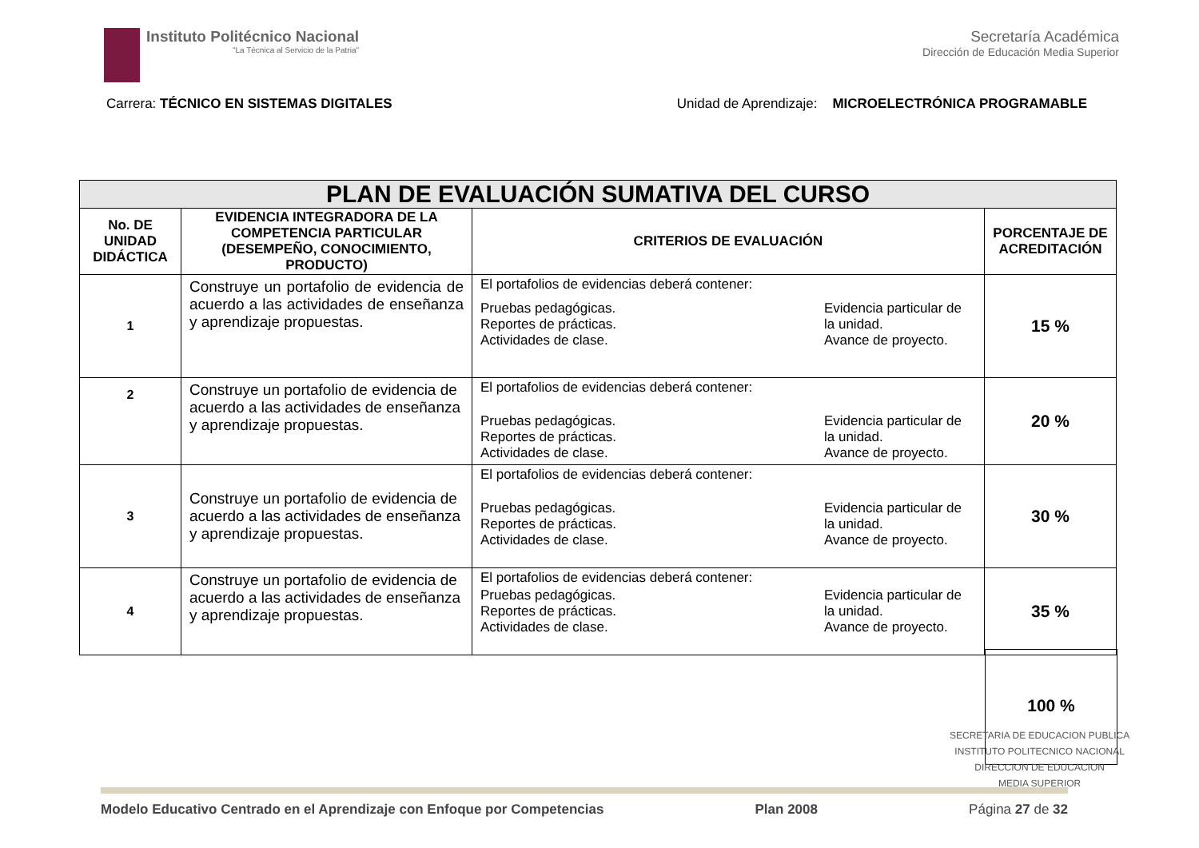Instituto Politécnico Nacional
"La Técnica al Servicio de la Patria"
Secretaría Académica
Dirección de Educación Media Superior
Carrera: TÉCNICO EN SISTEMAS DIGITALES
Unidad de Aprendizaje: MICROELECTRÓNICA PROGRAMABLE
| PLAN DE EVALUACIÓN SUMATIVA DEL CURSO | | | |
| --- | --- | --- | --- |
| No. DE UNIDAD DIDÁCTICA | EVIDENCIA INTEGRADORA DE LA COMPETENCIA PARTICULAR (DESEMPEÑO, CONOCIMIENTO, PRODUCTO) | CRITERIOS DE EVALUACIÓN | PORCENTAJE DE ACREDITACIÓN |
| 1 | Construye un portafolio de evidencia de acuerdo a las actividades de enseñanza y aprendizaje propuestas. | El portafolios de evidencias deberá contener: Pruebas pedagógicas. Reportes de prácticas. Actividades de clase. Evidencia particular de la unidad. Avance de proyecto. | 15 % |
| 2 | Construye un portafolio de evidencia de acuerdo a las actividades de enseñanza y aprendizaje propuestas. | El portafolios de evidencias deberá contener: Pruebas pedagógicas. Reportes de prácticas. Actividades de clase. Evidencia particular de la unidad. Avance de proyecto. | 20 % |
| 3 | Construye un portafolio de evidencia de acuerdo a las actividades de enseñanza y aprendizaje propuestas. | El portafolios de evidencias deberá contener: Pruebas pedagógicas. Reportes de prácticas. Actividades de clase. Evidencia particular de la unidad. Avance de proyecto. | 30 % |
| 4 | Construye un portafolio de evidencia de acuerdo a las actividades de enseñanza y aprendizaje propuestas. | El portafolios de evidencias deberá contener: Pruebas pedagógicas. Reportes de prácticas. Actividades de clase. Evidencia particular de la unidad. Avance de proyecto. | 35 % |
100 %
SECRETARIA DE EDUCACION PUBLICA
INSTITUTO POLITECNICO NACIONAL
DIRECCION DE EDUCACION
MEDIA SUPERIOR
Modelo Educativo Centrado en el Aprendizaje con Enfoque por Competencias Plan 2008 Página 27 de 32